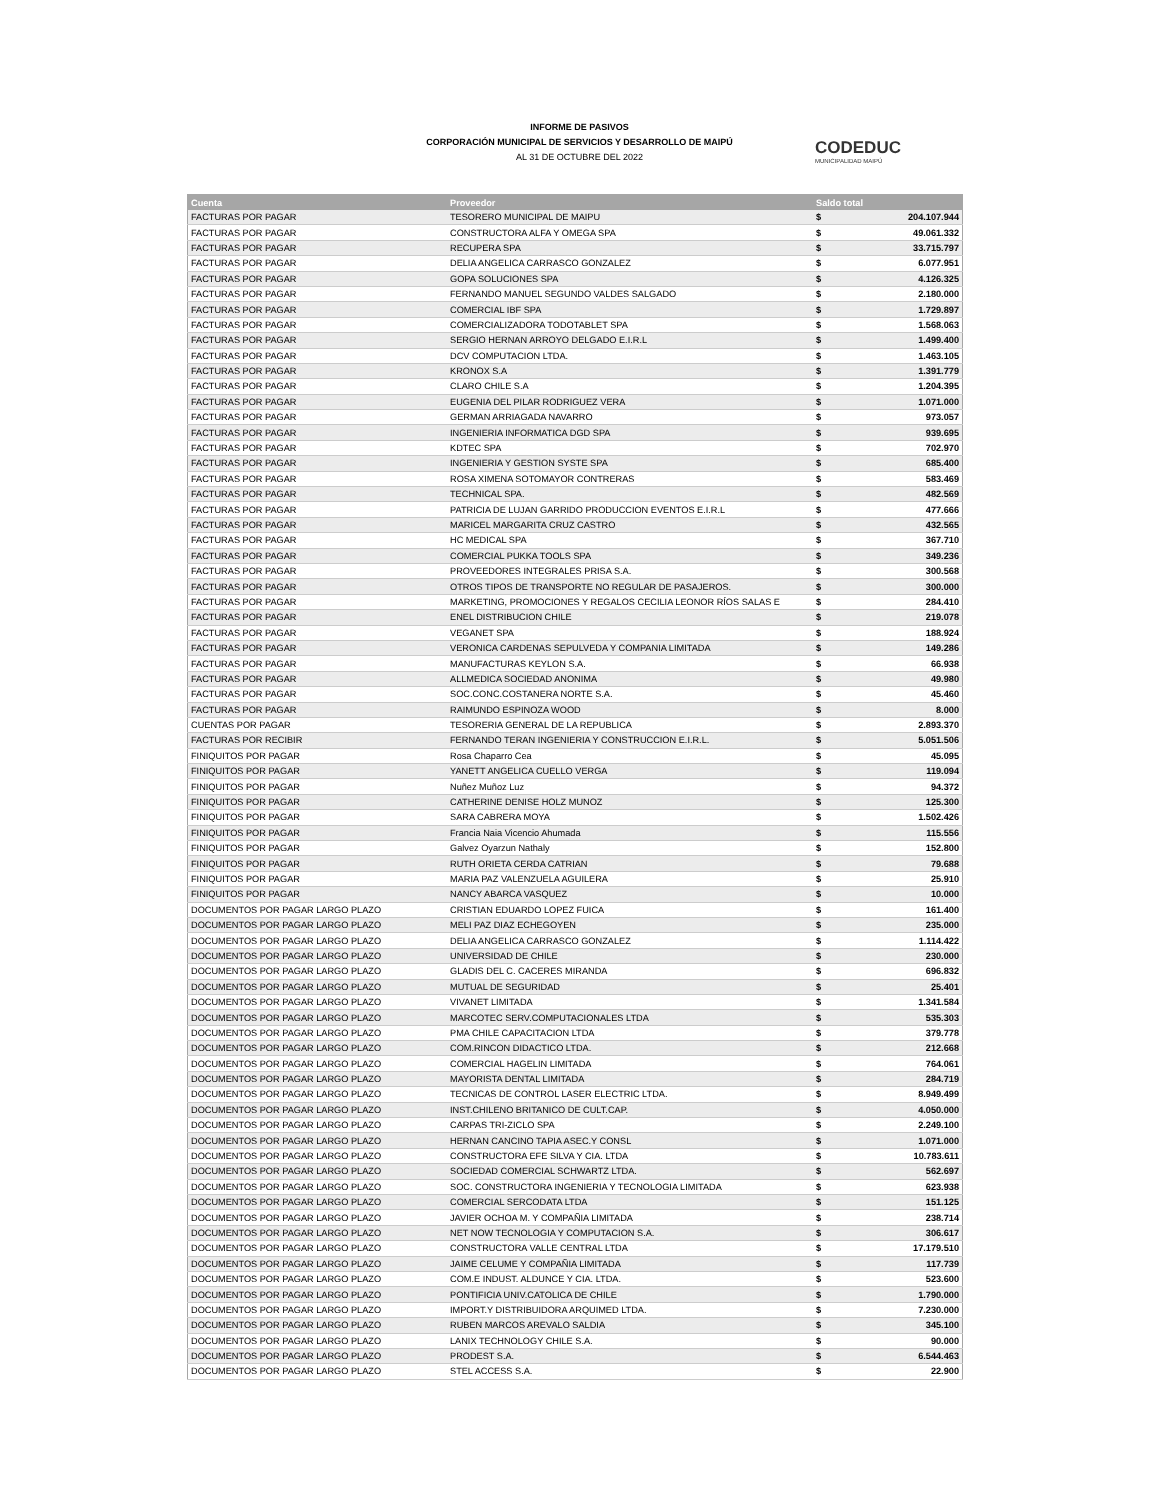INFORME DE PASIVOS
CORPORACIÓN MUNICIPAL DE SERVICIOS Y DESARROLLO DE MAIPÚ
AL 31 DE OCTUBRE DEL 2022
CODEDUC
MUNICIPALIDAD MAIPÚ
| Cuenta | Proveedor | Saldo total | |
| --- | --- | --- | --- |
| FACTURAS POR PAGAR | TESORERO MUNICIPAL DE MAIPU | $ | 204.107.944 |
| FACTURAS POR PAGAR | CONSTRUCTORA ALFA Y OMEGA SPA | $ | 49.061.332 |
| FACTURAS POR PAGAR | RECUPERA SPA | $ | 33.715.797 |
| FACTURAS POR PAGAR | DELIA ANGELICA CARRASCO GONZALEZ | $ | 6.077.951 |
| FACTURAS POR PAGAR | GOPA SOLUCIONES SPA | $ | 4.126.325 |
| FACTURAS POR PAGAR | FERNANDO MANUEL SEGUNDO VALDES SALGADO | $ | 2.180.000 |
| FACTURAS POR PAGAR | COMERCIAL IBF SPA | $ | 1.729.897 |
| FACTURAS POR PAGAR | COMERCIALIZADORA TODOTABLET SPA | $ | 1.568.063 |
| FACTURAS POR PAGAR | SERGIO HERNAN ARROYO DELGADO E.I.R.L | $ | 1.499.400 |
| FACTURAS POR PAGAR | DCV COMPUTACION LTDA. | $ | 1.463.105 |
| FACTURAS POR PAGAR | KRONOX S.A | $ | 1.391.779 |
| FACTURAS POR PAGAR | CLARO CHILE S.A | $ | 1.204.395 |
| FACTURAS POR PAGAR | EUGENIA DEL PILAR RODRIGUEZ VERA | $ | 1.071.000 |
| FACTURAS POR PAGAR | GERMAN ARRIAGADA NAVARRO | $ | 973.057 |
| FACTURAS POR PAGAR | INGENIERIA INFORMATICA DGD SPA | $ | 939.695 |
| FACTURAS POR PAGAR | KDTEC SPA | $ | 702.970 |
| FACTURAS POR PAGAR | INGENIERIA Y GESTION SYSTE SPA | $ | 685.400 |
| FACTURAS POR PAGAR | ROSA XIMENA SOTOMAYOR CONTRERAS | $ | 583.469 |
| FACTURAS POR PAGAR | TECHNICAL SPA. | $ | 482.569 |
| FACTURAS POR PAGAR | PATRICIA DE LUJAN GARRIDO PRODUCCION EVENTOS E.I.R.L | $ | 477.666 |
| FACTURAS POR PAGAR | MARICEL MARGARITA CRUZ CASTRO | $ | 432.565 |
| FACTURAS POR PAGAR | HC MEDICAL SPA | $ | 367.710 |
| FACTURAS POR PAGAR | COMERCIAL PUKKA TOOLS SPA | $ | 349.236 |
| FACTURAS POR PAGAR | PROVEEDORES INTEGRALES PRISA S.A. | $ | 300.568 |
| FACTURAS POR PAGAR | OTROS TIPOS DE TRANSPORTE NO REGULAR DE PASAJEROS. | $ | 300.000 |
| FACTURAS POR PAGAR | MARKETING, PROMOCIONES Y REGALOS CECILIA LEONOR RÍOS SALAS E | $ | 284.410 |
| FACTURAS POR PAGAR | ENEL DISTRIBUCION CHILE | $ | 219.078 |
| FACTURAS POR PAGAR | VEGANET SPA | $ | 188.924 |
| FACTURAS POR PAGAR | VERONICA CARDENAS SEPULVEDA Y COMPANIA LIMITADA | $ | 149.286 |
| FACTURAS POR PAGAR | MANUFACTURAS KEYLON S.A. | $ | 66.938 |
| FACTURAS POR PAGAR | ALLMEDICA SOCIEDAD ANONIMA | $ | 49.980 |
| FACTURAS POR PAGAR | SOC.CONC.COSTANERA NORTE S.A. | $ | 45.460 |
| FACTURAS POR PAGAR | RAIMUNDO ESPINOZA WOOD | $ | 8.000 |
| CUENTAS POR PAGAR | TESORERIA GENERAL DE LA REPUBLICA | $ | 2.893.370 |
| FACTURAS POR RECIBIR | FERNANDO TERAN INGENIERIA Y CONSTRUCCION E.I.R.L. | $ | 5.051.506 |
| FINIQUITOS POR PAGAR | Rosa Chaparro Cea | $ | 45.095 |
| FINIQUITOS POR PAGAR | YANETT ANGELICA CUELLO VERGA | $ | 119.094 |
| FINIQUITOS POR PAGAR | Nuñez Muñoz Luz | $ | 94.372 |
| FINIQUITOS POR PAGAR | CATHERINE DENISE HOLZ MUNOZ | $ | 125.300 |
| FINIQUITOS POR PAGAR | SARA CABRERA MOYA | $ | 1.502.426 |
| FINIQUITOS POR PAGAR | Francia Naia Vicencio Ahumada | $ | 115.556 |
| FINIQUITOS POR PAGAR | Galvez Oyarzun Nathaly | $ | 152.800 |
| FINIQUITOS POR PAGAR | RUTH ORIETA CERDA CATRIAN | $ | 79.688 |
| FINIQUITOS POR PAGAR | MARIA PAZ VALENZUELA AGUILERA | $ | 25.910 |
| FINIQUITOS POR PAGAR | NANCY ABARCA VASQUEZ | $ | 10.000 |
| DOCUMENTOS POR PAGAR LARGO PLAZO | CRISTIAN EDUARDO LOPEZ FUICA | $ | 161.400 |
| DOCUMENTOS POR PAGAR LARGO PLAZO | MELI PAZ DIAZ ECHEGOYEN | $ | 235.000 |
| DOCUMENTOS POR PAGAR LARGO PLAZO | DELIA ANGELICA CARRASCO GONZALEZ | $ | 1.114.422 |
| DOCUMENTOS POR PAGAR LARGO PLAZO | UNIVERSIDAD DE CHILE | $ | 230.000 |
| DOCUMENTOS POR PAGAR LARGO PLAZO | GLADIS DEL C. CACERES MIRANDA | $ | 696.832 |
| DOCUMENTOS POR PAGAR LARGO PLAZO | MUTUAL DE SEGURIDAD | $ | 25.401 |
| DOCUMENTOS POR PAGAR LARGO PLAZO | VIVANET LIMITADA | $ | 1.341.584 |
| DOCUMENTOS POR PAGAR LARGO PLAZO | MARCOTEC SERV.COMPUTACIONALES LTDA | $ | 535.303 |
| DOCUMENTOS POR PAGAR LARGO PLAZO | PMA CHILE CAPACITACION LTDA | $ | 379.778 |
| DOCUMENTOS POR PAGAR LARGO PLAZO | COM.RINCON DIDACTICO LTDA. | $ | 212.668 |
| DOCUMENTOS POR PAGAR LARGO PLAZO | COMERCIAL HAGELIN LIMITADA | $ | 764.061 |
| DOCUMENTOS POR PAGAR LARGO PLAZO | MAYORISTA DENTAL LIMITADA | $ | 284.719 |
| DOCUMENTOS POR PAGAR LARGO PLAZO | TECNICAS DE CONTROL LASER ELECTRIC LTDA. | $ | 8.949.499 |
| DOCUMENTOS POR PAGAR LARGO PLAZO | INST.CHILENO BRITANICO DE CULT.CAP. | $ | 4.050.000 |
| DOCUMENTOS POR PAGAR LARGO PLAZO | CARPAS TRI-ZICLO SPA | $ | 2.249.100 |
| DOCUMENTOS POR PAGAR LARGO PLAZO | HERNAN CANCINO TAPIA ASEC.Y CONSL | $ | 1.071.000 |
| DOCUMENTOS POR PAGAR LARGO PLAZO | CONSTRUCTORA EFE SILVA Y CIA. LTDA | $ | 10.783.611 |
| DOCUMENTOS POR PAGAR LARGO PLAZO | SOCIEDAD COMERCIAL SCHWARTZ LTDA. | $ | 562.697 |
| DOCUMENTOS POR PAGAR LARGO PLAZO | SOC. CONSTRUCTORA INGENIERIA Y TECNOLOGIA LIMITADA | $ | 623.938 |
| DOCUMENTOS POR PAGAR LARGO PLAZO | COMERCIAL SERCODATA LTDA | $ | 151.125 |
| DOCUMENTOS POR PAGAR LARGO PLAZO | JAVIER OCHOA M. Y COMPAÑIA LIMITADA | $ | 238.714 |
| DOCUMENTOS POR PAGAR LARGO PLAZO | NET NOW TECNOLOGIA Y COMPUTACION S.A. | $ | 306.617 |
| DOCUMENTOS POR PAGAR LARGO PLAZO | CONSTRUCTORA VALLE CENTRAL LTDA | $ | 17.179.510 |
| DOCUMENTOS POR PAGAR LARGO PLAZO | JAIME CELUME Y COMPAÑIA LIMITADA | $ | 117.739 |
| DOCUMENTOS POR PAGAR LARGO PLAZO | COM.E INDUST. ALDUNCE Y CIA. LTDA. | $ | 523.600 |
| DOCUMENTOS POR PAGAR LARGO PLAZO | PONTIFICIA UNIV.CATOLICA DE CHILE | $ | 1.790.000 |
| DOCUMENTOS POR PAGAR LARGO PLAZO | IMPORT.Y DISTRIBUIDORA ARQUIMED LTDA. | $ | 7.230.000 |
| DOCUMENTOS POR PAGAR LARGO PLAZO | RUBEN MARCOS AREVALO SALDIA | $ | 345.100 |
| DOCUMENTOS POR PAGAR LARGO PLAZO | LANIX TECHNOLOGY CHILE S.A. | $ | 90.000 |
| DOCUMENTOS POR PAGAR LARGO PLAZO | PRODEST S.A. | $ | 6.544.463 |
| DOCUMENTOS POR PAGAR LARGO PLAZO | STEL ACCESS S.A. | $ | 22.900 |